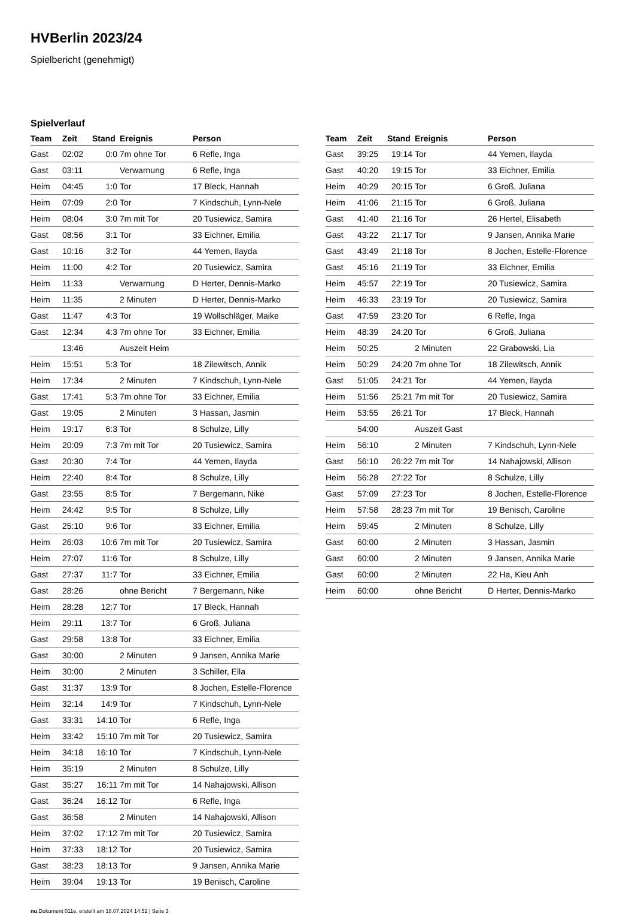HVBerlin 2023/24
Spielbericht (genehmigt)
Spielverlauf
| Team | Zeit | Stand | Ereignis | Person |
| --- | --- | --- | --- | --- |
| Gast | 02:02 | 0:0 | 7m ohne Tor | 6 Refle, Inga |
| Gast | 03:11 | | Verwarnung | 6 Refle, Inga |
| Heim | 04:45 | 1:0 | Tor | 17 Bleck, Hannah |
| Heim | 07:09 | 2:0 | Tor | 7 Kindschuh, Lynn-Nele |
| Heim | 08:04 | 3:0 | 7m mit Tor | 20 Tusiewicz, Samira |
| Gast | 08:56 | 3:1 | Tor | 33 Eichner, Emilia |
| Gast | 10:16 | 3:2 | Tor | 44 Yemen, Ilayda |
| Heim | 11:00 | 4:2 | Tor | 20 Tusiewicz, Samira |
| Heim | 11:33 | | Verwarnung | D Herter, Dennis-Marko |
| Heim | 11:35 | | 2 Minuten | D Herter, Dennis-Marko |
| Gast | 11:47 | 4:3 | Tor | 19 Wollschläger, Maike |
| Gast | 12:34 | 4:3 | 7m ohne Tor | 33 Eichner, Emilia |
| | 13:46 | | Auszeit Heim | |
| Heim | 15:51 | 5:3 | Tor | 18 Zilewitsch, Annik |
| Heim | 17:34 | | 2 Minuten | 7 Kindschuh, Lynn-Nele |
| Gast | 17:41 | 5:3 | 7m ohne Tor | 33 Eichner, Emilia |
| Gast | 19:05 | | 2 Minuten | 3 Hassan, Jasmin |
| Heim | 19:17 | 6:3 | Tor | 8 Schulze, Lilly |
| Heim | 20:09 | 7:3 | 7m mit Tor | 20 Tusiewicz, Samira |
| Gast | 20:30 | 7:4 | Tor | 44 Yemen, Ilayda |
| Heim | 22:40 | 8:4 | Tor | 8 Schulze, Lilly |
| Gast | 23:55 | 8:5 | Tor | 7 Bergemann, Nike |
| Heim | 24:42 | 9:5 | Tor | 8 Schulze, Lilly |
| Gast | 25:10 | 9:6 | Tor | 33 Eichner, Emilia |
| Heim | 26:03 | 10:6 | 7m mit Tor | 20 Tusiewicz, Samira |
| Heim | 27:07 | 11:6 | Tor | 8 Schulze, Lilly |
| Gast | 27:37 | 11:7 | Tor | 33 Eichner, Emilia |
| Gast | 28:26 | | ohne Bericht | 7 Bergemann, Nike |
| Heim | 28:28 | 12:7 | Tor | 17 Bleck, Hannah |
| Heim | 29:11 | 13:7 | Tor | 6 Groß, Juliana |
| Gast | 29:58 | 13:8 | Tor | 33 Eichner, Emilia |
| Gast | 30:00 | | 2 Minuten | 9 Jansen, Annika Marie |
| Heim | 30:00 | | 2 Minuten | 3 Schiller, Ella |
| Gast | 31:37 | 13:9 | Tor | 8 Jochen, Estelle-Florence |
| Heim | 32:14 | 14:9 | Tor | 7 Kindschuh, Lynn-Nele |
| Gast | 33:31 | 14:10 | Tor | 6 Refle, Inga |
| Heim | 33:42 | 15:10 | 7m mit Tor | 20 Tusiewicz, Samira |
| Heim | 34:18 | 16:10 | Tor | 7 Kindschuh, Lynn-Nele |
| Heim | 35:19 | | 2 Minuten | 8 Schulze, Lilly |
| Gast | 35:27 | 16:11 | 7m mit Tor | 14 Nahajowski, Allison |
| Gast | 36:24 | 16:12 | Tor | 6 Refle, Inga |
| Gast | 36:58 | | 2 Minuten | 14 Nahajowski, Allison |
| Heim | 37:02 | 17:12 | 7m mit Tor | 20 Tusiewicz, Samira |
| Heim | 37:33 | 18:12 | Tor | 20 Tusiewicz, Samira |
| Gast | 38:23 | 18:13 | Tor | 9 Jansen, Annika Marie |
| Heim | 39:04 | 19:13 | Tor | 19 Benisch, Caroline |
| Team | Zeit | Stand | Ereignis | Person |
| --- | --- | --- | --- | --- |
| Gast | 39:25 | 19:14 | Tor | 44 Yemen, Ilayda |
| Gast | 40:20 | 19:15 | Tor | 33 Eichner, Emilia |
| Heim | 40:29 | 20:15 | Tor | 6 Groß, Juliana |
| Heim | 41:06 | 21:15 | Tor | 6 Groß, Juliana |
| Gast | 41:40 | 21:16 | Tor | 26 Hertel, Elisabeth |
| Gast | 43:22 | 21:17 | Tor | 9 Jansen, Annika Marie |
| Gast | 43:49 | 21:18 | Tor | 8 Jochen, Estelle-Florence |
| Gast | 45:16 | 21:19 | Tor | 33 Eichner, Emilia |
| Heim | 45:57 | 22:19 | Tor | 20 Tusiewicz, Samira |
| Heim | 46:33 | 23:19 | Tor | 20 Tusiewicz, Samira |
| Gast | 47:59 | 23:20 | Tor | 6 Refle, Inga |
| Heim | 48:39 | 24:20 | Tor | 6 Groß, Juliana |
| Heim | 50:25 | | 2 Minuten | 22 Grabowski, Lia |
| Heim | 50:29 | 24:20 | 7m ohne Tor | 18 Zilewitsch, Annik |
| Gast | 51:05 | 24:21 | Tor | 44 Yemen, Ilayda |
| Heim | 51:56 | 25:21 | 7m mit Tor | 20 Tusiewicz, Samira |
| Heim | 53:55 | 26:21 | Tor | 17 Bleck, Hannah |
| | 54:00 | | Auszeit Gast | |
| Heim | 56:10 | | 2 Minuten | 7 Kindschuh, Lynn-Nele |
| Gast | 56:10 | 26:22 | 7m mit Tor | 14 Nahajowski, Allison |
| Heim | 56:28 | 27:22 | Tor | 8 Schulze, Lilly |
| Gast | 57:09 | 27:23 | Tor | 8 Jochen, Estelle-Florence |
| Heim | 57:58 | 28:23 | 7m mit Tor | 19 Benisch, Caroline |
| Heim | 59:45 | | 2 Minuten | 8 Schulze, Lilly |
| Gast | 60:00 | | 2 Minuten | 3 Hassan, Jasmin |
| Gast | 60:00 | | 2 Minuten | 9 Jansen, Annika Marie |
| Gast | 60:00 | | 2 Minuten | 22 Ha, Kieu Anh |
| Heim | 60:00 | | ohne Bericht | D Herter, Dennis-Marko |
nu.Dokument 011e, erstellt am 18.07.2024 14:52 | Seite 3